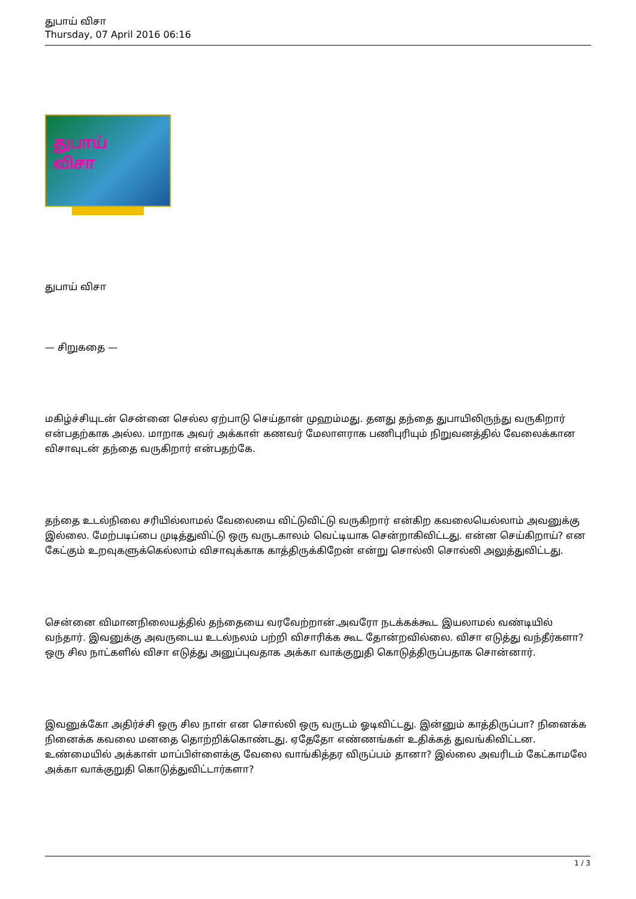துபாய் விசா
Thursday, 07 April 2016 06:16
துபாய்
விசா
துபாய் விசா
— சிறுகதை —
மகிழ்ச்சியுடன் சென்னை செல்ல ஏற்பாடு செய்தான் முஹம்மது. தனது தந்தை துபாயிலிருந்து வருகிறார் என்பதற்காக அல்ல. மாறாக அவர் அக்காள் கணவர் மேலாளராக பணிபுரியும் நிறுவனத்தில் வேலைக்கான விசாவுடன் தந்தை வருகிறார் என்பதற்கே.
தந்தை உடல்நிலை சரியில்லாமல் வேலையை விட்டுவிட்டு வருகிறார் என்கிற கவலையெல்லாம் அவனுக்கு இல்லை. மேற்படிப்பை முடித்துவிட்டு ஒரு வருடகாலம் வெட்டியாக சென்றாகிவிட்டது. என்ன செய்கிறாய்? என கேட்கும் உறவுகளுக்கெல்லாம் விசாவுக்காக காத்திருக்கிறேன் என்று சொல்லி சொல்லி அலுத்துவிட்டது.
சென்னை விமானநிலையத்தில் தந்தையை வரவேற்றான்.அவரோ நடக்கக்கூட இயலாமல் வண்டியில் வந்தார். இவனுக்கு அவருடைய உடல்நலம் பற்றி விசாரிக்க கூட தோன்றவில்லை. விசா எடுத்து வந்தீர்களா? ஒரு சில நாட்களில் விசா எடுத்து அனுப்புவதாக அக்கா வாக்குறுதி கொடுத்திருப்பதாக சொன்னார்.
இவனுக்கோ அதிர்ச்சி ஒரு சில நாள் என சொல்லி ஒரு வருடம் ஓடிவிட்டது. இன்னும் காத்திருப்பா? நினைக்க நினைக்க கவலை மனதை தொற்றிக்கொண்டது. ஏதேதோ எண்ணங்கள் உதிக்கத் துவங்கிவிட்டன. உண்மையில் அக்காள் மாப்பிள்ளைக்கு வேலை வாங்கித்தர விருப்பம் தானா? இல்லை அவரிடம் கேட்காமலே அக்கா வாக்குறுதி கொடுத்துவிட்டார்களா?
1 / 3